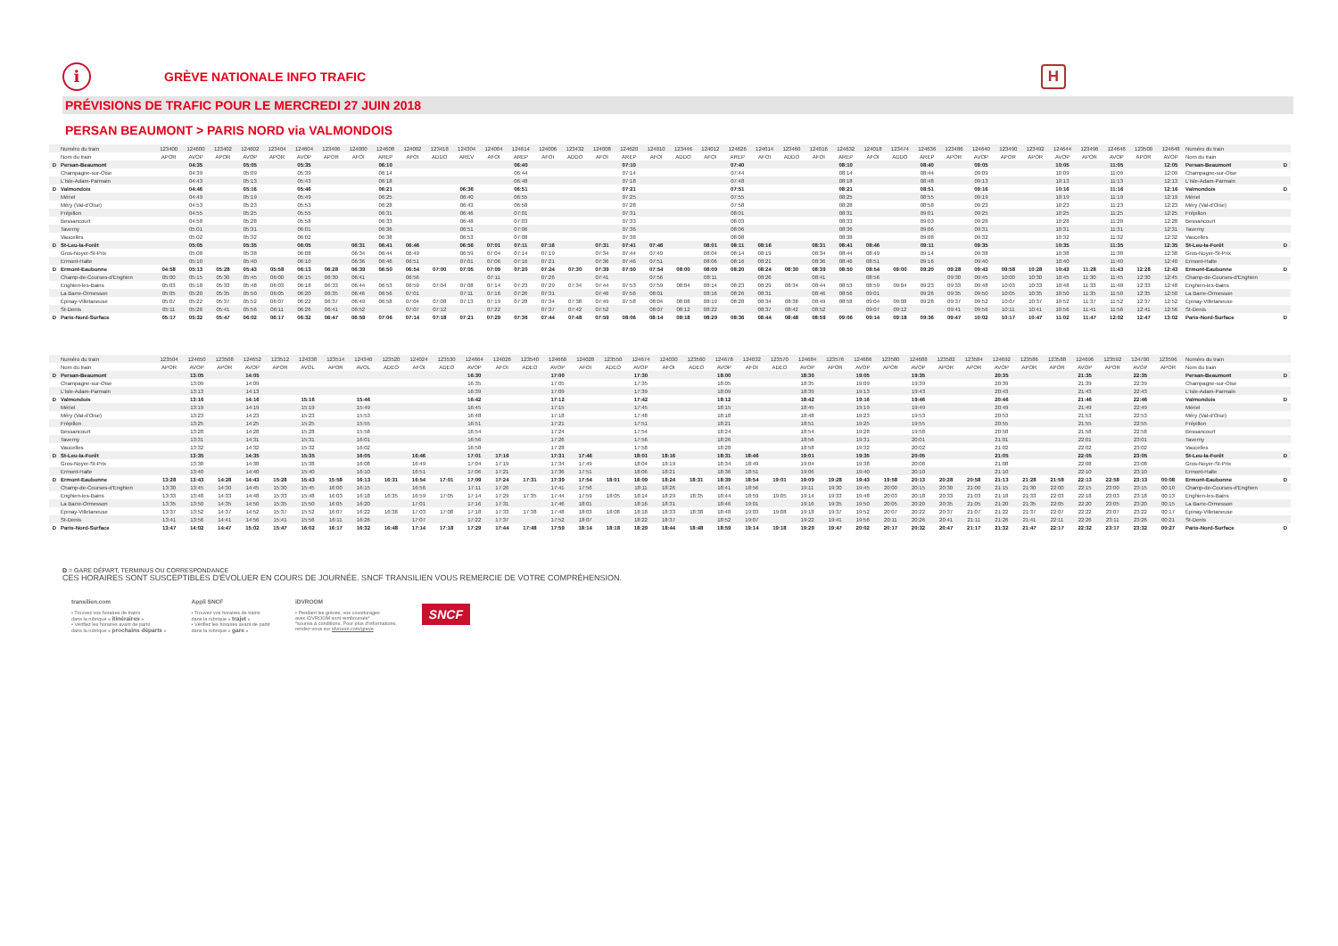i
GRÈVE NATIONALE INFO TRAFIC
H
PRÉVISIONS DE TRAFIC POUR LE MERCREDI 27 JUIN 2018
PERSAN BEAUMONT > PARIS NORD via VALMONDOIS
| | Numéro du train | 123400 | 124600 | 123402 | 124602 | 123404 | 124604 | 123406 | 124000 | 124608 | 124002 | 123418 | 124304 | 124004 | 124614 | 124006 | 123432 | 124008 | 124620 | 124010 | 123446 | 124012 | 124626 | 124014 | 123460 | 124016 | 124632 | 124018 | 123474 | 124636 | 123486 | 124640 | 123490 | 123492 | 124644 | 123496 | 124646 | 123500 | 124648 | Numéro du train | |
| | Nom du train | APOR | AVOP | APOR | AVOP | APOR | AVOP | APOR | AFOI | AREP | AFOI | ADDO | AREV | AFOI | AREP | AFOI | ADDO | AFOI | AREP | AFOI | ADDO | AFOI | AREP | AFOI | ADDO | AFOI | AREP | AFOI | ADDO | AREP | APOR | AVOP | APOR | APOR | AVOP | APOR | AVOP | APOR | AVOP | Nom du train | |
| D | Persan-Beaumont | | 04:35 | | 05:05 | | 05:35 | | | 06:10 | | | | | 06:40 | | | | 07:10 | | | | 07:40 | | | | 08:10 | | | 08:40 | | 09:05 | | | 10:05 | | 11:05 | | 12:05 | Persan-Beaumont | D |
| | Champagne-sur-Oise | | 04:39 | | 05:09 | | 05:39 | | | 06:14 | | | | | 06:44 | | | | 07:14 | | | | 07:44 | | | | 08:14 | | | 08:44 | | 09:09 | | | 10:09 | | 11:09 | | 12:09 | Champagne-sur-Oise | |
| | L'Isle-Adam-Parmain | | 04:43 | | 05:13 | | 05:43 | | | 06:18 | | | | | 06:48 | | | | 07:18 | | | | 07:48 | | | | 08:18 | | | 08:48 | | 09:13 | | | 10:13 | | 11:13 | | 12:13 | L'Isle-Adam-Parmain | |
| D | Valmondois | | 04:46 | | 05:16 | | 05:46 | | | 06:21 | | | 06:36 | | 06:51 | | | | 07:21 | | | | 07:51 | | | | 08:21 | | | 08:51 | | 09:16 | | | 10:16 | | 11:16 | | 12:16 | Valmondois | D |
| | Mériel | | 04:49 | | 05:19 | | 05:49 | | | 06:25 | | | 06:40 | | 06:55 | | | | 07:25 | | | | 07:55 | | | | 08:25 | | | 08:55 | | 09:19 | | | 10:19 | | 11:19 | | 12:19 | Mériel | |
| | Méry (Val-d'Oise) | | 04:53 | | 05:23 | | 05:53 | | | 06:28 | | | 06:43 | | 06:58 | | | | 07:28 | | | | 07:58 | | | | 08:28 | | | 08:58 | | 09:23 | | | 10:23 | | 11:23 | | 12:23 | Méry (Val-d'Oise) | |
| | Frépillon | | 04:55 | | 05:25 | | 05:55 | | | 06:31 | | | 06:46 | | 07:01 | | | | 07:31 | | | | 08:01 | | | | 08:31 | | | 09:01 | | 09:25 | | | 10:25 | | 11:25 | | 12:25 | Frépillon | |
| | Bessancourt | | 04:58 | | 05:28 | | 05:58 | | | 06:33 | | | 06:48 | | 07:03 | | | | 07:33 | | | | 08:03 | | | | 08:33 | | | 09:03 | | 09:28 | | | 10:28 | | 11:28 | | 12:28 | Bessancourt | |
| | Taverny | | 05:01 | | 05:31 | | 06:01 | | | 06:36 | | | 06:51 | | 07:06 | | | | 07:36 | | | | 08:06 | | | | 08:36 | | | 09:06 | | 09:31 | | | 10:31 | | 11:31 | | 12:31 | Taverny | |
| | Vaucelles | | 05:02 | | 05:32 | | 06:02 | | | 06:38 | | | 06:53 | | 07:08 | | | | 07:38 | | | | 08:08 | | | | 08:38 | | | 09:08 | | 09:32 | | | 10:32 | | 11:32 | | 12:32 | Vaucelles | |
| D | St-Leu-la-Forêt | | 05:05 | | 05:35 | | 06:05 | | 06:31 | 06:41 | 06:46 | | 06:56 | 07:01 | 07:11 | 07:16 | | 07:31 | 07:41 | 07:46 | | 08:01 | 08:11 | 08:16 | | 08:31 | 08:41 | 08:46 | | 09:11 | | 09:35 | | | 10:35 | | 11:35 | | 12:35 | St-Leu-la-Forêt | D |
| | Gros-Noyer-St-Prix | | 05:08 | | 05:38 | | 06:08 | | 06:34 | 06:44 | 06:49 | | 06:59 | 07:04 | 07:14 | 07:19 | | 07:34 | 07:44 | 07:49 | | 08:04 | 08:14 | 08:19 | | 08:34 | 08:44 | 08:49 | | 09:14 | | 09:38 | | | 10:38 | | 11:38 | | 12:38 | Gros-Noyer-St-Prix | |
| | Ermont-Halte | | 05:10 | | 05:40 | | 06:10 | | 06:36 | 06:46 | 06:51 | | 07:01 | 07:06 | 07:16 | 07:21 | | 07:36 | 07:46 | 07:51 | | 08:06 | 08:16 | 08:21 | | 08:36 | 08:46 | 08:51 | | 09:16 | | 09:40 | | | 10:40 | | 11:40 | | 12:40 | Ermont-Halte | |
| D | Ermont-Eaubonne | 04:58 | 05:13 | 05:28 | 05:43 | 05:58 | 06:13 | 06:28 | 06:39 | 06:50 | 06:54 | 07:00 | 07:05 | 07:09 | 07:20 | 07:24 | 07:30 | 07:39 | 07:50 | 07:54 | 08:00 | 08:09 | 08:20 | 08:24 | 08:30 | 08:39 | 08:50 | 08:54 | 09:00 | 09:20 | 09:28 | 09:43 | 09:58 | 10:28 | 10:43 | 11:28 | 11:43 | 12:28 | 12:43 | Ermont-Eaubonne | D |
| | Champ-de-Courses-d'Enghien | 05:00 | 05:15 | 05:30 | 05:45 | 06:00 | 06:15 | 06:30 | 06:41 | | 06:56 | | | 07:11 | | 07:26 | | 07:41 | | 07:56 | | 08:11 | | 08:26 | | 08:41 | | 08:56 | | | 09:30 | 09:45 | 10:00 | 10:30 | 10:45 | 11:30 | 11:45 | 12:30 | 12:45 | Champ-de-Courses-d'Enghien | |
| | Enghien-les-Bains | 05:03 | 05:18 | 05:33 | 05:48 | 06:03 | 06:18 | 06:33 | 06:44 | 06:53 | 06:59 | 07:04 | 07:08 | 07:14 | 07:23 | 07:29 | 07:34 | 07:44 | 07:53 | 07:59 | 08:04 | 08:14 | 08:23 | 08:29 | 08:34 | 08:44 | 08:53 | 08:59 | 09:04 | 09:23 | 09:33 | 09:48 | 10:03 | 10:33 | 10:48 | 11:33 | 11:48 | 12:33 | 12:48 | Enghien-les-Bains | |
| | La Barre-Ormesson | 05:05 | 05:20 | 05:35 | 05:50 | 06:05 | 06:20 | 06:35 | 06:46 | 06:56 | 07:01 | | 07:11 | 07:16 | 07:26 | 07:31 | | 07:46 | 07:56 | 08:01 | | 08:16 | 08:26 | 08:31 | | 08:46 | 08:56 | 09:01 | | 09:26 | 09:35 | 09:50 | 10:05 | 10:35 | 10:50 | 11:35 | 11:50 | 12:35 | 12:50 | La Barre-Ormesson | |
| | Épinay-Villetaneuse | 05:07 | 05:22 | 05:37 | 05:52 | 06:07 | 06:22 | 06:37 | 06:49 | 06:58 | 07:04 | 07:08 | 07:13 | 07:19 | 07:28 | 07:34 | 07:38 | 07:49 | 07:58 | 08:04 | 08:08 | 08:19 | 08:28 | 08:34 | 08:38 | 08:49 | 08:58 | 09:04 | 09:08 | 09:28 | 09:37 | 09:52 | 10:07 | 10:37 | 10:52 | 11:37 | 11:52 | 12:37 | 12:52 | Épinay-Villetaneuse | |
| | St-Denis | 05:11 | 05:26 | 05:41 | 05:56 | 06:11 | 06:26 | 06:41 | 06:52 | | 07:07 | 07:12 | | 07:22 | | 07:37 | 07:42 | 07:52 | | 08:07 | 08:12 | 08:22 | | 08:37 | 08:42 | 08:52 | | 09:07 | 09:12 | | 09:41 | 09:56 | 10:11 | 10:41 | 10:56 | 11:41 | 11:56 | 12:41 | 12:56 | St-Denis | |
| D | Paris-Nord-Surface | 05:17 | 05:32 | 05:47 | 06:02 | 06:17 | 06:32 | 06:47 | 06:59 | 07:06 | 07:14 | 07:18 | 07:21 | 07:29 | 07:36 | 07:44 | 07:48 | 07:59 | 08:06 | 08:14 | 08:18 | 08:29 | 08:36 | 08:44 | 08:48 | 08:59 | 09:06 | 09:14 | 09:18 | 09:36 | 09:47 | 10:02 | 10:17 | 10:47 | 11:02 | 11:47 | 12:02 | 12:47 | 13:02 | Paris-Nord-Surface | D |
| | Numéro du train | 123504 | 124650 | 123508 | 124652 | 123512 | 124338 | 123514 | 124340 | 123520 | 124024 | 123530 | 124664 | 124026 | 123540 | 124668 | 124028 | 123550 | 124674 | 124030 | 123560 | 124678 | 124032 | 123570 | 124684 | 123576 | 124686 | 123580 | 124688 | 123582 | 123584 | 124692 | 123586 | 123588 | 124696 | 123592 | 124700 | 123596 | | Numéro du train | |
| | Nom du train | APOR | AVOP | APOR | AVOP | APOR | AVOL | APOR | AVOL | ADEO | AFOI | ADEO | AVOP | AFOI | ADEO | AVOP | AFOI | ADEO | AVOP | AFOI | ADEO | AVOP | AFOI | ADEO | AVOP | APOR | AVOP | APOR | AVOP | APOR | APOR | AVOP | APOR | APOR | AVOP | APOR | AVOP | APOR | | Nom du train | |
| D | Persan-Beaumont | | 13:05 | | 14:05 | | | | | | | | 16:30 | | | 17:00 | | | 17:30 | | | 18:00 | | | 18:30 | | 19:05 | | 19:35 | | | 20:35 | | | 21:35 | | 22:35 | | | Persan-Beaumont | D |
| | Champagne-sur-Oise | | 13:09 | | 14:09 | | | | | | | | 16:35 | | | 17:05 | | | 17:35 | | | 18:05 | | | 18:35 | | 19:09 | | 19:39 | | | 20:39 | | | 21:39 | | 22:39 | | | Champagne-sur-Oise | |
| | L'Isle-Adam-Parmain | | 13:13 | | 14:13 | | | | | | | | 16:39 | | | 17:09 | | | 17:39 | | | 18:09 | | | 18:39 | | 19:13 | | 19:43 | | | 20:43 | | | 21:43 | | 22:43 | | | L'Isle-Adam-Parmain | |
| D | Valmondois | | 13:16 | | 14:16 | | 15:16 | | 15:46 | | | | 16:42 | | | 17:12 | | | 17:42 | | | 18:12 | | | 18:42 | | 19:16 | | 19:46 | | | 20:46 | | | 21:46 | | 22:46 | | | Valmondois | D |
| | Mériel | | 13:19 | | 14:19 | | 15:19 | | 15:49 | | | | 16:45 | | | 17:15 | | | 17:45 | | | 18:15 | | | 18:45 | | 19:19 | | 19:49 | | | 20:49 | | | 21:49 | | 22:49 | | | Mériel | |
| | Méry (Val-d'Oise) | | 13:23 | | 14:23 | | 15:23 | | 15:53 | | | | 16:48 | | | 17:18 | | | 17:48 | | | 18:18 | | | 18:48 | | 19:23 | | 19:53 | | | 20:53 | | | 21:53 | | 22:53 | | | Méry (Val-d'Oise) | |
| | Frépillon | | 13:25 | | 14:25 | | 15:25 | | 15:55 | | | | 16:51 | | | 17:21 | | | 17:51 | | | 18:21 | | | 18:51 | | 19:25 | | 19:55 | | | 20:55 | | | 21:55 | | 22:55 | | | Frépillon | |
| | Bessancourt | | 13:28 | | 14:28 | | 15:28 | | 15:58 | | | | 16:54 | | | 17:24 | | | 17:54 | | | 18:24 | | | 18:54 | | 19:28 | | 19:58 | | | 20:58 | | | 21:58 | | 22:58 | | | Bessancourt | |
| | Taverny | | 13:31 | | 14:31 | | 15:31 | | 16:01 | | | | 16:56 | | | 17:26 | | | 17:56 | | | 18:26 | | | 18:56 | | 19:31 | | 20:01 | | | 21:01 | | | 22:01 | | 23:01 | | | Taverny | |
| | Vaucelles | | 13:32 | | 14:32 | | 15:32 | | 16:02 | | | | 16:58 | | | 17:28 | | | 17:58 | | | 18:28 | | | 18:58 | | 19:32 | | 20:02 | | | 21:02 | | | 22:02 | | 23:02 | | | Vaucelles | |
| D | St-Leu-la-Forêt | | 13:35 | | 14:35 | | 15:35 | | 16:05 | | 16:46 | | 17:01 | 17:16 | | 17:31 | 17:46 | | 18:01 | 18:16 | | 18:31 | 18:46 | | 19:01 | | 19:35 | | 20:05 | | | 21:05 | | | 22:05 | | 23:05 | | | St-Leu-la-Forêt | D |
| | Gros-Noyer-St-Prix | | 13:38 | | 14:38 | | 15:38 | | 16:08 | | 16:49 | | 17:04 | 17:19 | | 17:34 | 17:49 | | 18:04 | 18:19 | | 18:34 | 18:49 | | 19:04 | | 19:38 | | 20:08 | | | 21:08 | | | 22:08 | | 23:08 | | | Gros-Noyer-St-Prix | |
| | Ermont-Halte | | 13:40 | | 14:40 | | 15:40 | | 16:10 | | 16:51 | | 17:06 | 17:21 | | 17:36 | 17:51 | | 18:06 | 18:21 | | 18:36 | 18:51 | | 19:06 | | 19:40 | | 20:10 | | | 21:10 | | | 22:10 | | 23:10 | | | Ermont-Halte | |
| D | Ermont-Eaubonne | 13:28 | 13:43 | 14:28 | 14:43 | 15:28 | 15:43 | 15:58 | 16:13 | 16:31 | 16:54 | 17:01 | 17:09 | 17:24 | 17:31 | 17:39 | 17:54 | 18:01 | 18:09 | 18:24 | 18:31 | 18:39 | 18:54 | 19:01 | 19:09 | 19:28 | 19:43 | 19:58 | 20:13 | 20:28 | 20:58 | 21:13 | 21:28 | 21:58 | 22:13 | 22:58 | 23:13 | 00:08 | | Ermont-Eaubonne | D |
| | Champ-de-Courses-d'Enghien | 13:30 | 13:45 | 14:30 | 14:45 | 15:30 | 15:45 | 16:00 | 16:15 | | 16:56 | | 17:11 | 17:26 | | 17:41 | 17:56 | | 18:11 | 18:26 | | 18:41 | 18:56 | | 19:11 | 19:30 | 19:45 | 20:00 | 20:15 | 20:30 | 21:00 | 21:15 | 21:30 | 22:00 | 22:15 | 23:00 | 23:15 | 00:10 | | Champ-de-Courses-d'Enghien | |
| | Enghien-les-Bains | 13:33 | 13:48 | 14:33 | 14:48 | 15:33 | 15:48 | 16:03 | 16:18 | 16:35 | 16:59 | 17:05 | 17:14 | 17:29 | 17:35 | 17:44 | 17:59 | 18:05 | 18:14 | 18:29 | 18:35 | 18:44 | 18:59 | 19:05 | 19:14 | 19:33 | 19:48 | 20:03 | 20:18 | 20:33 | 21:03 | 21:18 | 21:33 | 22:03 | 22:18 | 23:03 | 23:18 | 00:13 | | Enghien-les-Bains | |
| | La Barre-Ormesson | 13:35 | 13:50 | 14:35 | 14:50 | 15:35 | 15:50 | 16:05 | 16:20 | | 17:01 | | 17:16 | 17:31 | | 17:46 | 18:01 | | 18:16 | 18:31 | | 18:46 | 19:01 | | 19:16 | 19:35 | 19:50 | 20:05 | 20:20 | 20:35 | 21:05 | 21:20 | 21:35 | 22:05 | 22:20 | 23:05 | 23:20 | 00:15 | | La Barre-Ormesson | |
| | Épinay-Villetaneuse | 13:37 | 13:52 | 14:37 | 14:52 | 15:37 | 15:52 | 16:07 | 16:22 | 16:38 | 17:03 | 17:08 | 17:18 | 17:33 | 17:38 | 17:48 | 18:03 | 18:08 | 18:18 | 18:33 | 18:38 | 18:48 | 19:03 | 19:08 | 19:18 | 19:37 | 19:52 | 20:07 | 20:22 | 20:37 | 21:07 | 21:22 | 21:37 | 22:07 | 22:22 | 23:07 | 23:22 | 00:17 | | Épinay-Villetaneuse | |
| | St-Denis | 13:41 | 13:56 | 14:41 | 14:56 | 15:41 | 15:56 | 16:11 | 16:26 | | 17:07 | | 17:22 | 17:37 | | 17:52 | 18:07 | | 18:22 | 18:37 | | 18:52 | 19:07 | | 19:22 | 19:41 | 19:56 | 20:11 | 20:26 | 20:41 | 21:11 | 21:26 | 21:41 | 22:11 | 22:26 | 23:11 | 23:26 | 00:21 | | St-Denis | |
| D | Paris-Nord-Surface | 13:47 | 14:02 | 14:47 | 15:02 | 15:47 | 16:02 | 16:17 | 16:32 | 16:48 | 17:14 | 17:18 | 17:29 | 17:44 | 17:48 | 17:59 | 18:14 | 18:18 | 18:29 | 18:44 | 18:48 | 18:59 | 19:14 | 19:18 | 19:29 | 19:47 | 20:02 | 20:17 | 20:32 | 20:47 | 21:17 | 21:32 | 21:47 | 22:17 | 22:32 | 23:17 | 23:32 | 00:27 | | Paris-Nord-Surface | D |
D = GARE DÉPART, TERMINUS OU CORRESPONDANCE
CES HORAIRES SONT SUSCEPTIBLES D'ÉVOLUER EN COURS DE JOURNÉE. SNCF TRANSILIEN VOUS REMERCIE DE VOTRE COMPRÉHENSION.
transilien.com
• Trouvez vos horaires de trains
dans la rubrique « itinéraires »
• Vérifiez les horaires avant de partir
dans la rubrique « prochains départs »
Appli SNCF
• Trouvez vos horaires de trains
dans la rubrique « trajet »
• Vérifiez les horaires avant de partir
dans la rubrique « gare »
iDVROOM
• Pendant les grèves, vos covoiturages
avec iDVROOM sont remboursés*
*soumis à conditions. Pour plus d'informations,
rendez-vous sur idvroom.com/greve
SNCF